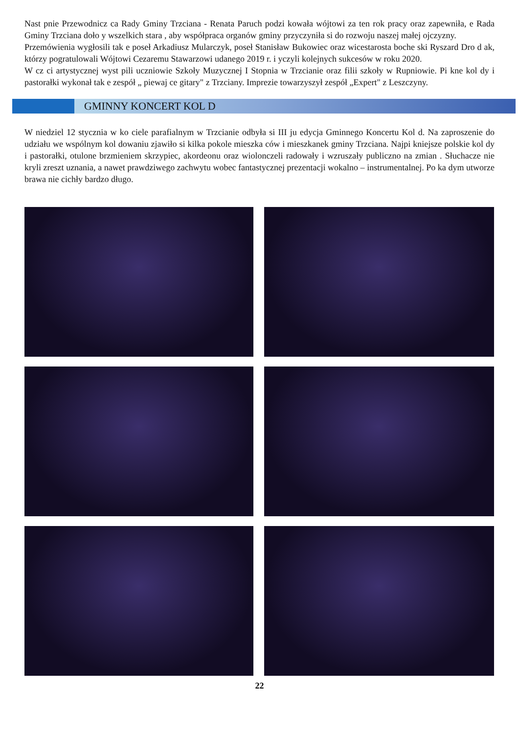Nast pnie Przewodnicz ca Rady Gminy Trzciana - Renata Paruch podzi kowała wójtowi za ten rok pracy oraz zapewniła, e Rada Gminy Trzciana doło y wszelkich stara , aby współpraca organów gminy przyczyniła si do rozwoju naszej małej ojczyzny.
Przemówienia wygłosili tak e poseł Arkadiusz Mularczyk, poseł Stanisław Bukowiec oraz wicestarosta boche ski Ryszard Dro d ak, którzy pogratulowali Wójtowi Cezaremu Stawarzowi udanego 2019 r. i yczyli kolejnych sukcesów w roku 2020.
W cz ci artystycznej wyst pili uczniowie Szkoły Muzycznej I Stopnia w Trzcianie oraz filii szkoły w Rupniowie. Pi kne kol dy i pastorałki wykonał tak e zespół „ piewaj ce gitary" z Trzciany. Imprezie towarzyszył zespół „Expert" z Leszczyny.
GMINNY KONCERT KOL D
W niedziel 12 stycznia w ko ciele parafialnym w Trzcianie odbyła si III ju edycja Gminnego Koncertu Kol d. Na zaproszenie do udziału we wspólnym kol dowaniu zjawiło si kilka pokole mieszka ców i mieszkanek gminy Trzciana. Najpi kniejsze polskie kol dy i pastorałki, otulone brzmieniem skrzypiec, akordeonu oraz wiolonczeli radowały i wzruszały publiczno na zmian . Słuchacze nie kryli zreszt uznania, a nawet prawdziwego zachwytu wobec fantastycznej prezentacji wokalno – instrumentalnej. Po ka dym utworze brawa nie cichły bardzo długo.
22